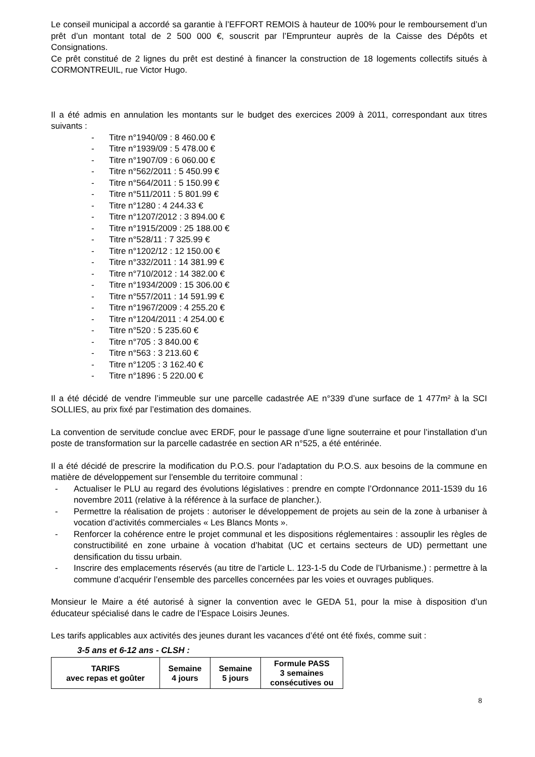Le conseil municipal a accordé sa garantie à l’EFFORT REMOIS à hauteur de 100% pour le remboursement d’un prêt d’un montant total de 2 500 000 €, souscrit par l’Emprunteur auprès de la Caisse des Dépôts et Consignations.
Ce prêt constitué de 2 lignes du prêt est destiné à financer la construction de 18 logements collectifs situés à CORMONTREUIL, rue Victor Hugo.
Il a été admis en annulation les montants sur le budget des exercices 2009 à 2011, correspondant aux titres suivants :
- Titre n°1940/09 : 8 460.00 €
- Titre n°1939/09 : 5 478.00 €
- Titre n°1907/09 : 6 060.00 €
- Titre n°562/2011 : 5 450.99 €
- Titre n°564/2011 : 5 150.99 €
- Titre n°511/2011 : 5 801.99 €
- Titre n°1280 : 4 244.33 €
- Titre n°1207/2012 : 3 894.00 €
- Titre n°1915/2009 : 25 188.00 €
- Titre n°528/11 : 7 325.99 €
- Titre n°1202/12 : 12 150.00 €
- Titre n°332/2011 : 14 381.99 €
- Titre n°710/2012 : 14 382.00 €
- Titre n°1934/2009 : 15 306.00 €
- Titre n°557/2011 : 14 591.99 €
- Titre n°1967/2009 : 4 255.20 €
- Titre n°1204/2011 : 4 254.00 €
- Titre n°520 : 5 235.60 €
- Titre n°705 : 3 840.00 €
- Titre n°563 : 3 213.60 €
- Titre n°1205 : 3 162.40 €
- Titre n°1896 : 5 220.00 €
Il a été décidé de vendre l’immeuble sur une parcelle cadastrée AE n°339 d’une surface de 1 477m² à la SCI SOLLIES, au prix fixé par l’estimation des domaines.
La convention de servitude conclue avec ERDF, pour le passage d’une ligne souterraine et pour l’installation d’un poste de transformation sur la parcelle cadastrée en section AR n°525, a été entérinée.
Il a été décidé de prescrire la modification du P.O.S. pour l’adaptation du P.O.S. aux besoins de la commune en matière de développement sur l'ensemble du territoire communal :
- Actualiser le PLU au regard des évolutions législatives : prendre en compte l’Ordonnance 2011-1539 du 16 novembre 2011 (relative à la référence à la surface de plancher.).
- Permettre la réalisation de projets : autoriser le développement de projets au sein de la zone à urbaniser à vocation d’activités commerciales « Les Blancs Monts ».
- Renforcer la cohérence entre le projet communal et les dispositions réglementaires : assouplir les règles de constructibilité en zone urbaine à vocation d’habitat (UC et certains secteurs de UD) permettant une densification du tissu urbain.
- Inscrire des emplacements réservés (au titre de l’article L. 123-1-5 du Code de l’Urbanisme.) : permettre à la commune d’acquérir l’ensemble des parcelles concernées par les voies et ouvrages publiques.
Monsieur le Maire a été autorisé à signer la convention avec le GEDA 51, pour la mise à disposition d’un éducateur spécialisé dans le cadre de l’Espace Loisirs Jeunes.
Les tarifs applicables aux activités des jeunes durant les vacances d’été ont été fixés, comme suit :
3-5 ans et 6-12 ans - CLSH :
| TARIFS avec repas et goûter | Semaine 4 jours | Semaine 5 jours | Formule PASS 3 semaines consécutives ou |
| --- | --- | --- | --- |
8